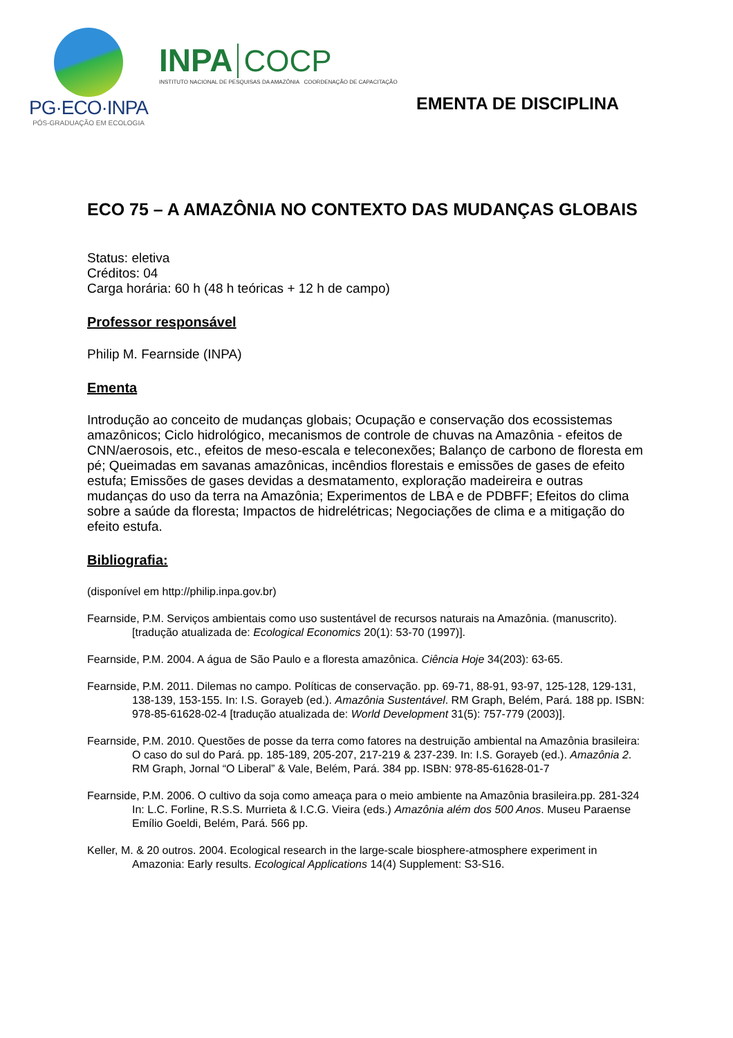PG·ECO·INPA
PÓS-GRADUAÇÃO EM ECOLOGIA
INPA COCP
INSTITUTO NACIONAL DE PESQUISAS DA AMAZÔNIA COORDENAÇÃO DE CAPACITAÇÃO
EMENTA DE DISCIPLINA
ECO 75 – A AMAZÔNIA NO CONTEXTO DAS MUDANÇAS GLOBAIS
Status: eletiva
Créditos: 04
Carga horária: 60 h (48 h teóricas + 12 h de campo)
Professor responsável
Philip M. Fearnside (INPA)
Ementa
Introdução ao conceito de mudanças globais; Ocupação e conservação dos ecossistemas amazônicos; Ciclo hidrológico, mecanismos de controle de chuvas na Amazônia - efeitos de CNN/aerosois, etc., efeitos de meso-escala e teleconexões; Balanço de carbono de floresta em pé; Queimadas em savanas amazônicas, incêndios florestais e emissões de gases de efeito estufa; Emissões de gases devidas a desmatamento, exploração madeireira e outras mudanças do uso da terra na Amazônia; Experimentos de LBA e de PDBFF; Efeitos do clima sobre a saúde da floresta; Impactos de hidrelétricas; Negociações de clima e a mitigação do efeito estufa.
Bibliografia:
(disponível em http://philip.inpa.gov.br)
Fearnside, P.M. Serviços ambientais como uso sustentável de recursos naturais na Amazônia. (manuscrito). [tradução atualizada de: Ecological Economics 20(1): 53-70 (1997)].
Fearnside, P.M. 2004. A água de São Paulo e a floresta amazônica. Ciência Hoje 34(203): 63-65.
Fearnside, P.M. 2011. Dilemas no campo. Políticas de conservação. pp. 69-71, 88-91, 93-97, 125-128, 129-131, 138-139, 153-155. In: I.S. Gorayeb (ed.). Amazônia Sustentável. RM Graph, Belém, Pará. 188 pp. ISBN: 978-85-61628-02-4 [tradução atualizada de: World Development 31(5): 757-779 (2003)].
Fearnside, P.M. 2010. Questões de posse da terra como fatores na destruição ambiental na Amazônia brasileira: O caso do sul do Pará. pp. 185-189, 205-207, 217-219 & 237-239. In: I.S. Gorayeb (ed.). Amazônia 2. RM Graph, Jornal “O Liberal” & Vale, Belém, Pará. 384 pp. ISBN: 978-85-61628-01-7
Fearnside, P.M. 2006. O cultivo da soja como ameaça para o meio ambiente na Amazônia brasileira.pp. 281-324 In: L.C. Forline, R.S.S. Murrieta & I.C.G. Vieira (eds.) Amazônia além dos 500 Anos. Museu Paraense Emílio Goeldi, Belém, Pará. 566 pp.
Keller, M. & 20 outros. 2004. Ecological research in the large-scale biosphere-atmosphere experiment in Amazonia: Early results. Ecological Applications 14(4) Supplement: S3-S16.